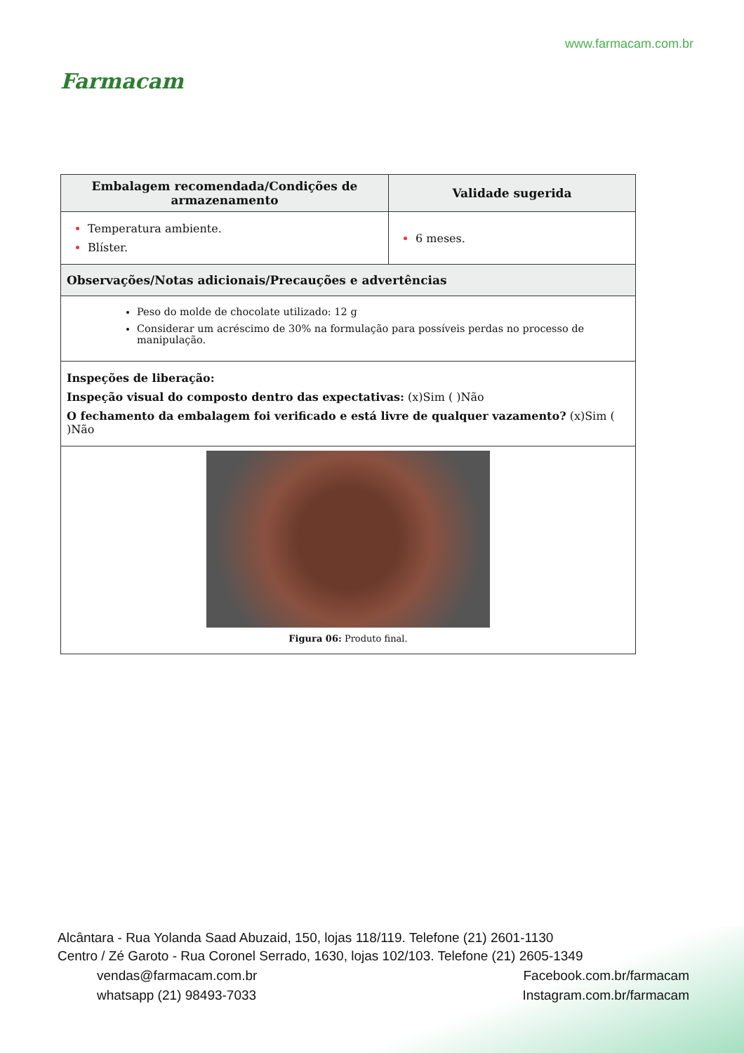Farmacam
www.farmacam.com.br
| Embalagem recomendada/Condições de armazenamento | Validade sugerida |
| --- | --- |
| Temperatura ambiente. Blíster. | 6 meses. |
| Observações/Notas adicionais/Precauções e advertências | |
| Peso do molde de chocolate utilizado: 12 g Considerar um acréscimo de 30% na formulação para possíveis perdas no processo de manipulação. | |
| Inspeções de liberação: Inspeção visual do composto dentro das expectativas: (x)Sim ( )Não O fechamento da embalagem foi verificado e está livre de qualquer vazamento? (x)Sim ( )Não | |
| Figura 06: Produto final. | |
Alcântara - Rua Yolanda Saad Abuzaid, 150, lojas 118/119. Telefone (21) 2601-1130
Centro / Zé Garoto - Rua Coronel Serrado, 1630, lojas 102/103. Telefone (21) 2605-1349
vendas@farmacam.com.br Facebook.com.br/farmacam
whatsapp (21) 98493-7033 Instagram.com.br/farmacam